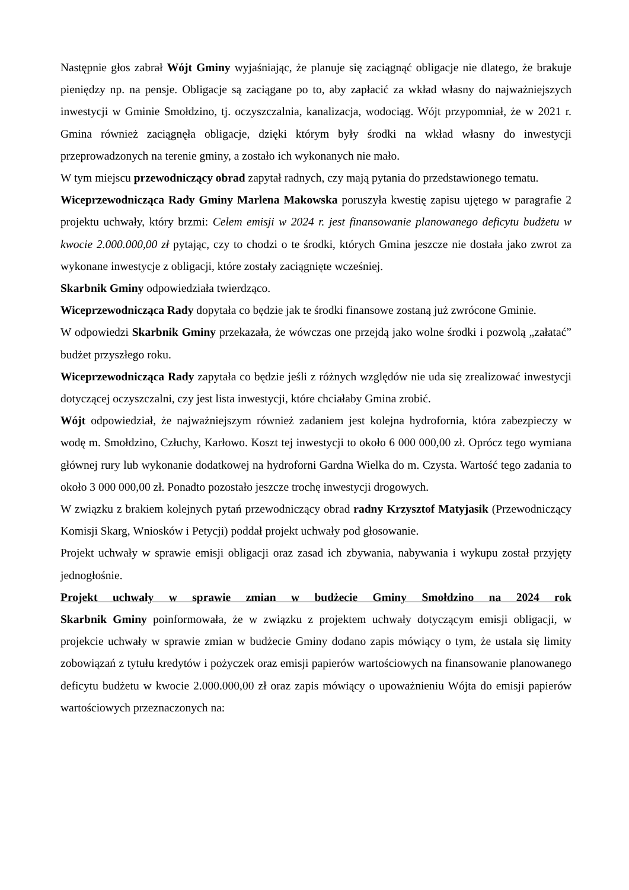Następnie głos zabrał Wójt Gminy wyjaśniając, że planuje się zaciągnąć obligacje nie dlatego, że brakuje pieniędzy np. na pensje. Obligacje są zaciągane po to, aby zapłacić za wkład własny do najważniejszych inwestycji w Gminie Smołdzino, tj. oczyszczalnia, kanalizacja, wodociąg. Wójt przypomniał, że w 2021 r. Gmina również zaciągnęła obligacje, dzięki którym były środki na wkład własny do inwestycji przeprowadzonych na terenie gminy, a zostało ich wykonanych nie mało.
W tym miejscu przewodniczący obrad zapytał radnych, czy mają pytania do przedstawionego tematu.
Wiceprzewodnicząca Rady Gminy Marlena Makowska poruszyła kwestię zapisu ujętego w paragrafie 2 projektu uchwały, który brzmi: Celem emisji w 2024 r. jest finansowanie planowanego deficytu budżetu w kwocie 2.000.000,00 zł pytając, czy to chodzi o te środki, których Gmina jeszcze nie dostała jako zwrot za wykonane inwestycje z obligacji, które zostały zaciągnięte wcześniej.
Skarbnik Gminy odpowiedziała twierdząco.
Wiceprzewodnicząca Rady dopytała co będzie jak te środki finansowe zostaną już zwrócone Gminie.
W odpowiedzi Skarbnik Gminy przekazała, że wówczas one przejdą jako wolne środki i pozwolą „załatać” budżet przyszłego roku.
Wiceprzewodnicząca Rady zapytała co będzie jeśli z różnych względów nie uda się zrealizować inwestycji dotyczącej oczyszczalni, czy jest lista inwestycji, które chciałaby Gmina zrobić.
Wójt odpowiedział, że najważniejszym również zadaniem jest kolejna hydrofornia, która zabezpieczy w wodę m. Smołdzino, Człuchy, Karłowo. Koszt tej inwestycji to około 6 000 000,00 zł. Oprócz tego wymiana głównej rury lub wykonanie dodatkowej na hydroforni Gardna Wielka do m. Czysta. Wartość tego zadania to około 3 000 000,00 zł. Ponadto pozostało jeszcze trochę inwestycji drogowych.
W związku z brakiem kolejnych pytań przewodniczący obrad radny Krzysztof Matyjasik (Przewodniczący Komisji Skarg, Wniosków i Petycji) poddał projekt uchwały pod głosowanie.
Projekt uchwały w sprawie emisji obligacji oraz zasad ich zbywania, nabywania i wykupu został przyjęty jednogłośnie.
Projekt uchwały w sprawie zmian w budżecie Gminy Smołdzino na 2024 rok
Skarbnik Gminy poinformowała, że w związku z projektem uchwały dotyczącym emisji obligacji, w projekcie uchwały w sprawie zmian w budżecie Gminy dodano zapis mówiący o tym, że ustala się limity zobowiązań z tytułu kredytów i pożyczek oraz emisji papierów wartościowych na finansowanie planowanego deficytu budżetu w kwocie 2.000.000,00 zł oraz zapis mówiący o upoważnieniu Wójta do emisji papierów wartościowych przeznaczonych na: